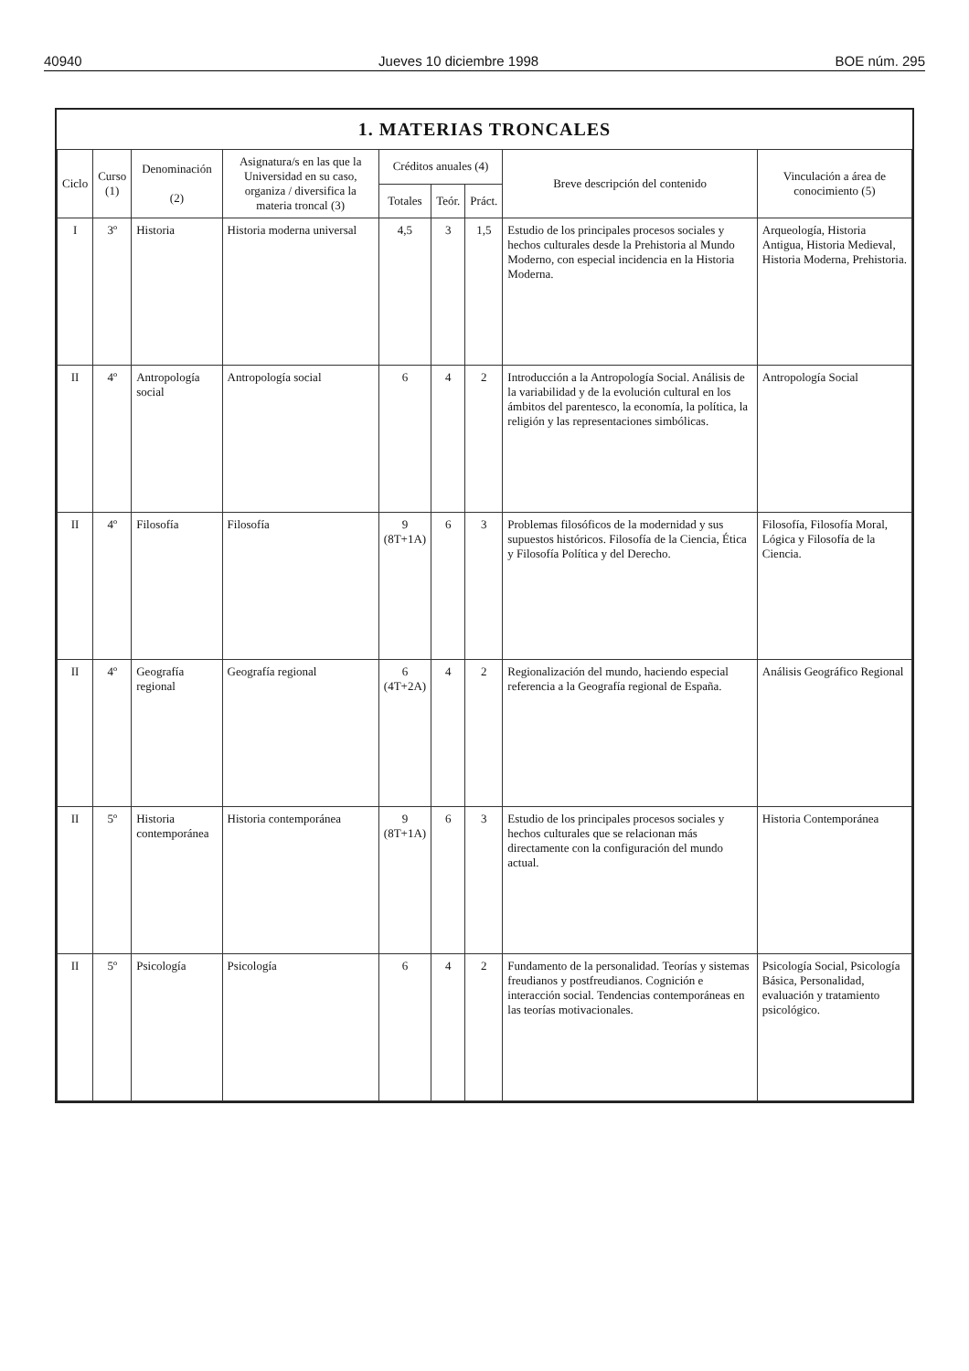40940 Jueves 10 diciembre 1998 BOE núm. 295
1. MATERIAS TRONCALES
| Ciclo | Curso (1) | Denominación (2) | Asignatura/s en las que la Universidad en su caso, organiza / diversifica la materia troncal (3) | Créditos anuales (4) | | | Breve descripción del contenido | Vinculación a área de conocimiento (5) |
| --- | --- | --- | --- | --- | --- | --- | --- | --- |
| | | | | Totales | Teór. | Práct. | | |
| I | 3º | Historia | Historia moderna universal | 4,5 | 3 | 1,5 | Estudio de los principales procesos sociales y hechos culturales desde la Prehistoria al Mundo Moderno, con especial incidencia en la Historia Moderna. | Arqueología, Historia Antigua, Historia Medieval, Historia Moderna, Prehistoria. |
| II | 4º | Antropología social | Antropología social | 6 | 4 | 2 | Introducción a la Antropología Social. Análisis de la variabilidad y de la evolución cultural en los ámbitos del parentesco, la economía, la política, la religión y las representaciones simbólicas. | Antropología Social |
| II | 4º | Filosofía | Filosofía | 9 (8T+1A) | 6 | 3 | Problemas filosóficos de la modernidad y sus supuestos históricos. Filosofía de la Ciencia, Ética y Filosofía Política y del Derecho. | Filosofía, Filosofía Moral, Lógica y Filosofía de la Ciencia. |
| II | 4º | Geografía regional | Geografía regional | 6 (4T+2A) | 4 | 2 | Regionalización del mundo, haciendo especial referencia a la Geografía regional de España. | Análisis Geográfico Regional |
| II | 5º | Historia contemporánea | Historia contemporánea | 9 (8T+1A) | 6 | 3 | Estudio de los principales procesos sociales y hechos culturales que se relacionan más directamente con la configuración del mundo actual. | Historia Contemporánea |
| II | 5º | Psicología | Psicología | 6 | 4 | 2 | Fundamento de la personalidad. Teorías y sistemas freudianos y postfreudianos. Cognición e interacción social. Tendencias contemporáneas en las teorías motivacionales. | Psicología Social, Psicología Básica, Personalidad, evaluación y tratamiento psicológico. |